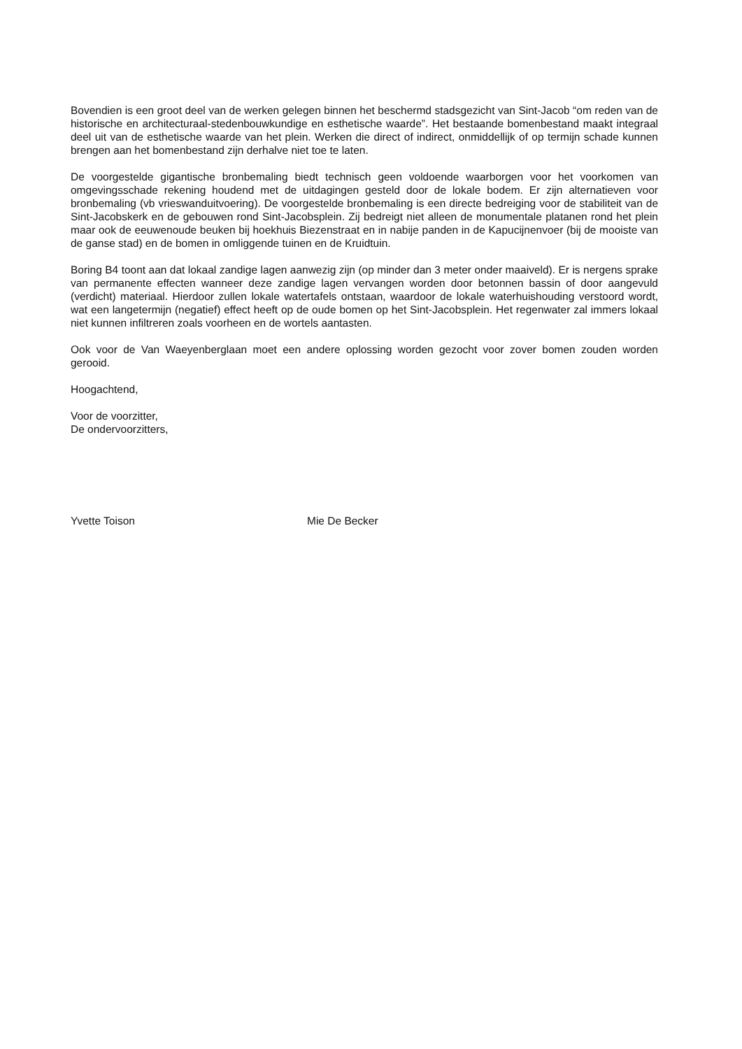Bovendien is een groot deel van de werken gelegen binnen het beschermd stadsgezicht van Sint-Jacob “om reden van de historische en architecturaal-stedenbouwkundige en esthetische waarde”. Het bestaande bomenbestand maakt integraal deel uit van de esthetische waarde van het plein. Werken die direct of indirect, onmiddellijk of op termijn schade kunnen brengen aan het bomenbestand zijn derhalve niet toe te laten.
De voorgestelde gigantische bronbemaling biedt technisch geen voldoende waarborgen voor het voorkomen van omgevingsschade rekening houdend met de uitdagingen gesteld door de lokale bodem. Er zijn alternatieven voor bronbemaling (vb vrieswanduitvoering). De voorgestelde bronbemaling is een directe bedreiging voor de stabiliteit van de Sint-Jacobskerk en de gebouwen rond Sint-Jacobsplein. Zij bedreigt niet alleen de monumentale platanen rond het plein maar ook de eeuwenoude beuken bij hoekhuis Biezenstraat en in nabije panden in de Kapucijnenvoer (bij de mooiste van de ganse stad) en de bomen in omliggende tuinen en de Kruidtuin.
Boring B4 toont aan dat lokaal zandige lagen aanwezig zijn (op minder dan 3 meter onder maaiveld). Er is nergens sprake van permanente effecten wanneer deze zandige lagen vervangen worden door betonnen bassin of door aangevuld (verdicht) materiaal. Hierdoor zullen lokale watertafels ontstaan, waardoor de lokale waterhuishouding verstoord wordt, wat een langetermijn (negatief) effect heeft op de oude bomen op het Sint-Jacobsplein. Het regenwater zal immers lokaal niet kunnen infiltreren zoals voorheen en de wortels aantasten.
Ook voor de Van Waeyenberglaan moet een andere oplossing worden gezocht voor zover bomen zouden worden gerooid.
Hoogachtend,
Voor de voorzitter,
De ondervoorzitters,
Yvette Toison Mie De Becker